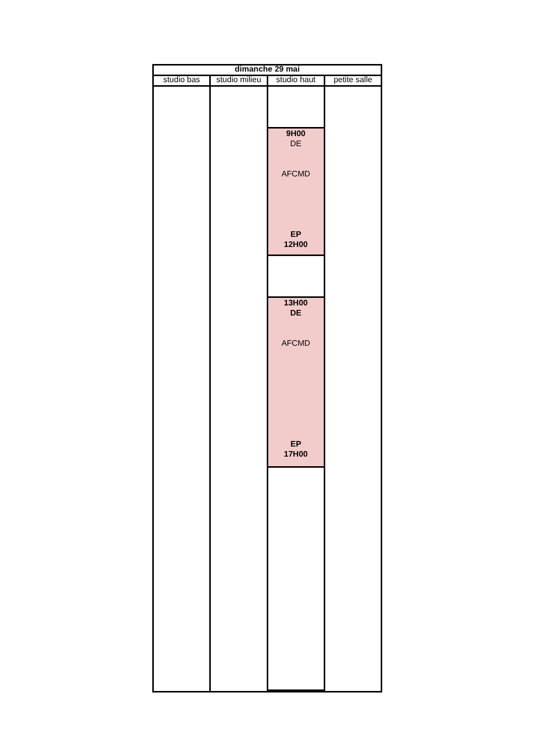| dimanche 29 mai | | | |
| --- | --- | --- | --- |
| studio bas | studio milieu | studio haut | petite salle |
| | | 9H00 DE AFCMD EP 12H00 | |
| | | 13H00 DE AFCMD EP 17H00 | |